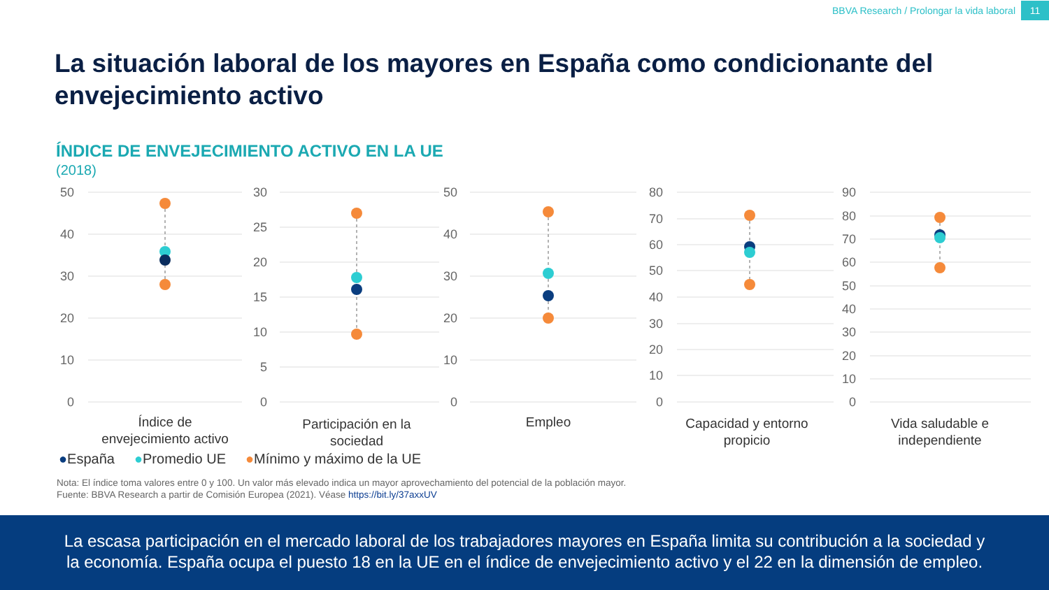BBVA Research / Prolongar la vida laboral 11
La situación laboral de los mayores en España como condicionante del envejecimiento activo
ÍNDICE DE ENVEJECIMIENTO ACTIVO EN LA UE
(2018)
50
40
30
20
10
0
Índice de
envejecimiento activo
30
25
20
15
10
5
0
Participación en la
sociedad
50
40
30
20
10
0
Empleo
80
70
60
50
40
30
20
10
0
Capacidad y entorno
propicio
90
80
70
60
50
40
30
20
10
0
Vida saludable e
independiente
●España ●Promedio UE ●Mínimo y máximo de la UE
Nota: El índice toma valores entre 0 y 100. Un valor más elevado indica un mayor aprovechamiento del potencial de la población mayor.
Fuente: BBVA Research a partir de Comisión Europea (2021). Véase https://bit.ly/37axxUV
La escasa participación en el mercado laboral de los trabajadores mayores en España limita su contribución a la sociedad y
la economía. España ocupa el puesto 18 en la UE en el índice de envejecimiento activo y el 22 en la dimensión de empleo.